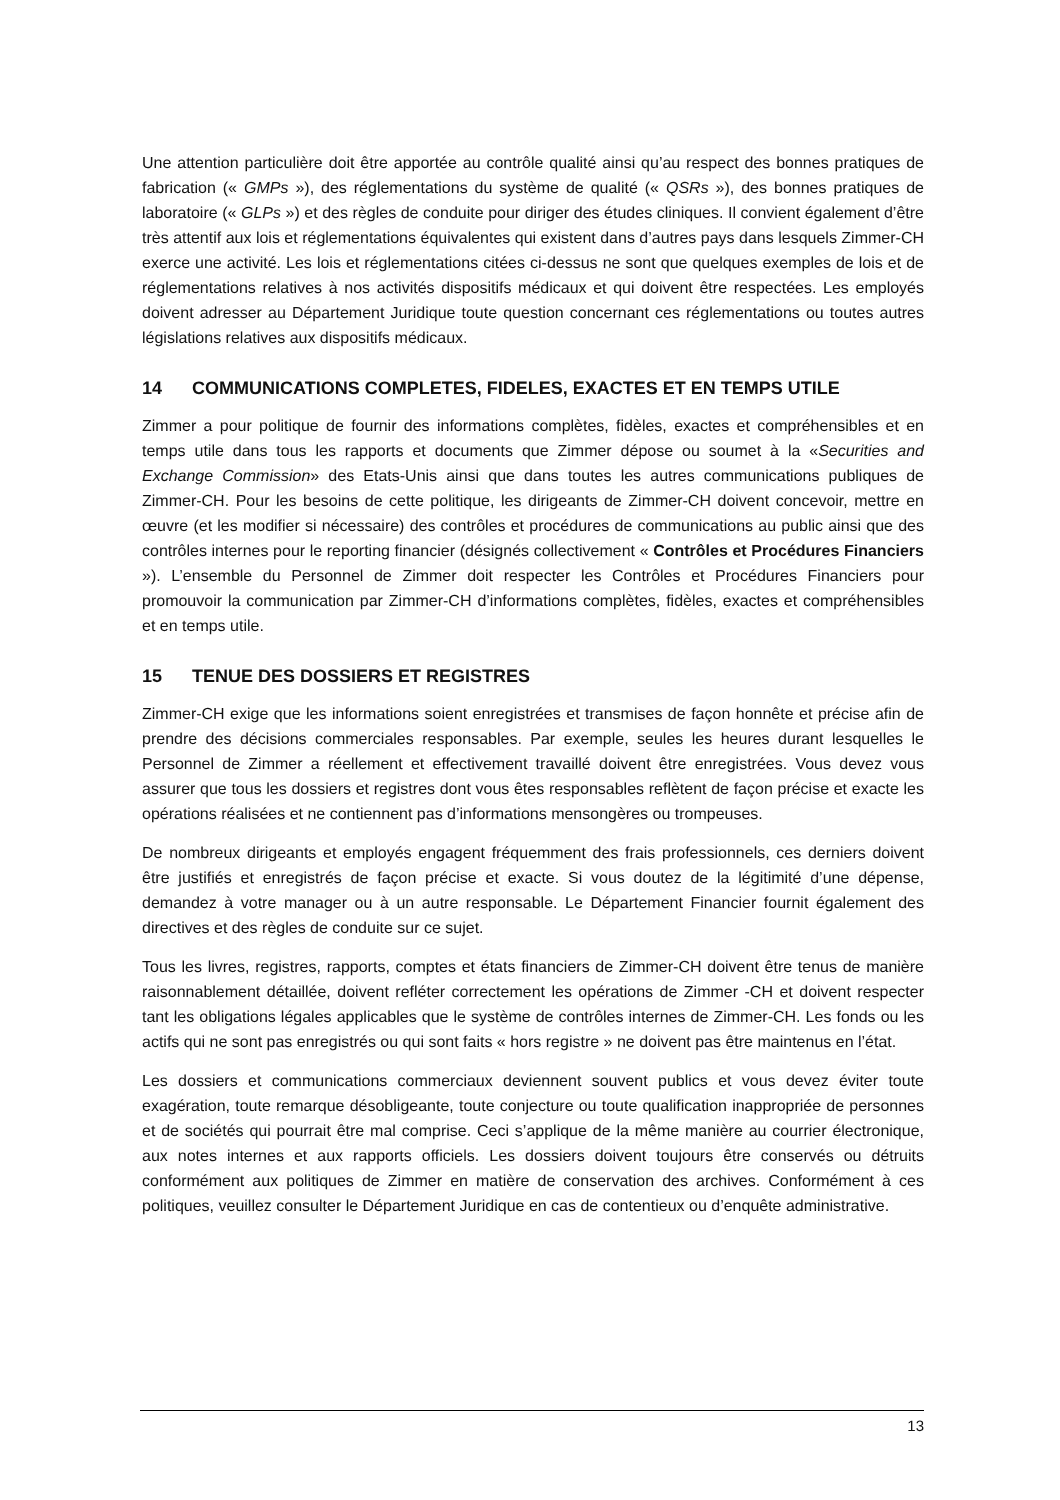Une attention particulière doit être apportée au contrôle qualité ainsi qu’au respect des bonnes pratiques de fabrication (« GMPs »), des réglementations du système de qualité (« QSRs »), des bonnes pratiques de laboratoire (« GLPs ») et des règles de conduite pour diriger des études cliniques. Il convient également d’être très attentif aux lois et réglementations équivalentes qui existent dans d’autres pays dans lesquels Zimmer-CH exerce une activité. Les lois et réglementations citées ci-dessus ne sont que quelques exemples de lois et de réglementations relatives à nos activités dispositifs médicaux et qui doivent être respectées. Les employés doivent adresser au Département Juridique toute question concernant ces réglementations ou toutes autres législations relatives aux dispositifs médicaux.
14 COMMUNICATIONS COMPLETES, FIDELES, EXACTES ET EN TEMPS UTILE
Zimmer a pour politique de fournir des informations complètes, fidèles, exactes et compréhensibles et en temps utile dans tous les rapports et documents que Zimmer dépose ou soumet à la «Securities and Exchange Commission» des Etats-Unis ainsi que dans toutes les autres communications publiques de Zimmer-CH. Pour les besoins de cette politique, les dirigeants de Zimmer-CH doivent concevoir, mettre en œuvre (et les modifier si nécessaire) des contrôles et procédures de communications au public ainsi que des contrôles internes pour le reporting financier (désignés collectivement « Contrôles et Procédures Financiers »). L’ensemble du Personnel de Zimmer doit respecter les Contrôles et Procédures Financiers pour promouvoir la communication par Zimmer-CH d’informations complètes, fidèles, exactes et compréhensibles et en temps utile.
15 TENUE DES DOSSIERS ET REGISTRES
Zimmer-CH exige que les informations soient enregistrées et transmises de façon honnête et précise afin de prendre des décisions commerciales responsables. Par exemple, seules les heures durant lesquelles le Personnel de Zimmer a réellement et effectivement travaillé doivent être enregistrées. Vous devez vous assurer que tous les dossiers et registres dont vous êtes responsables reflètent de façon précise et exacte les opérations réalisées et ne contiennent pas d’informations mensongères ou trompeuses.
De nombreux dirigeants et employés engagent fréquemment des frais professionnels, ces derniers doivent être justifiés et enregistrés de façon précise et exacte. Si vous doutez de la légitimité d’une dépense, demandez à votre manager ou à un autre responsable. Le Département Financier fournit également des directives et des règles de conduite sur ce sujet.
Tous les livres, registres, rapports, comptes et états financiers de Zimmer-CH doivent être tenus de manière raisonnablement détaillée, doivent refléter correctement les opérations de Zimmer -CH et doivent respecter tant les obligations légales applicables que le système de contrôles internes de Zimmer-CH. Les fonds ou les actifs qui ne sont pas enregistrés ou qui sont faits « hors registre » ne doivent pas être maintenus en l’état.
Les dossiers et communications commerciaux deviennent souvent publics et vous devez éviter toute exagération, toute remarque désobligeante, toute conjecture ou toute qualification inappropriée de personnes et de sociétés qui pourrait être mal comprise. Ceci s’applique de la même manière au courrier électronique, aux notes internes et aux rapports officiels. Les dossiers doivent toujours être conservés ou détruits conformément aux politiques de Zimmer en matière de conservation des archives. Conformément à ces politiques, veuillez consulter le Département Juridique en cas de contentieux ou d’enquête administrative.
13